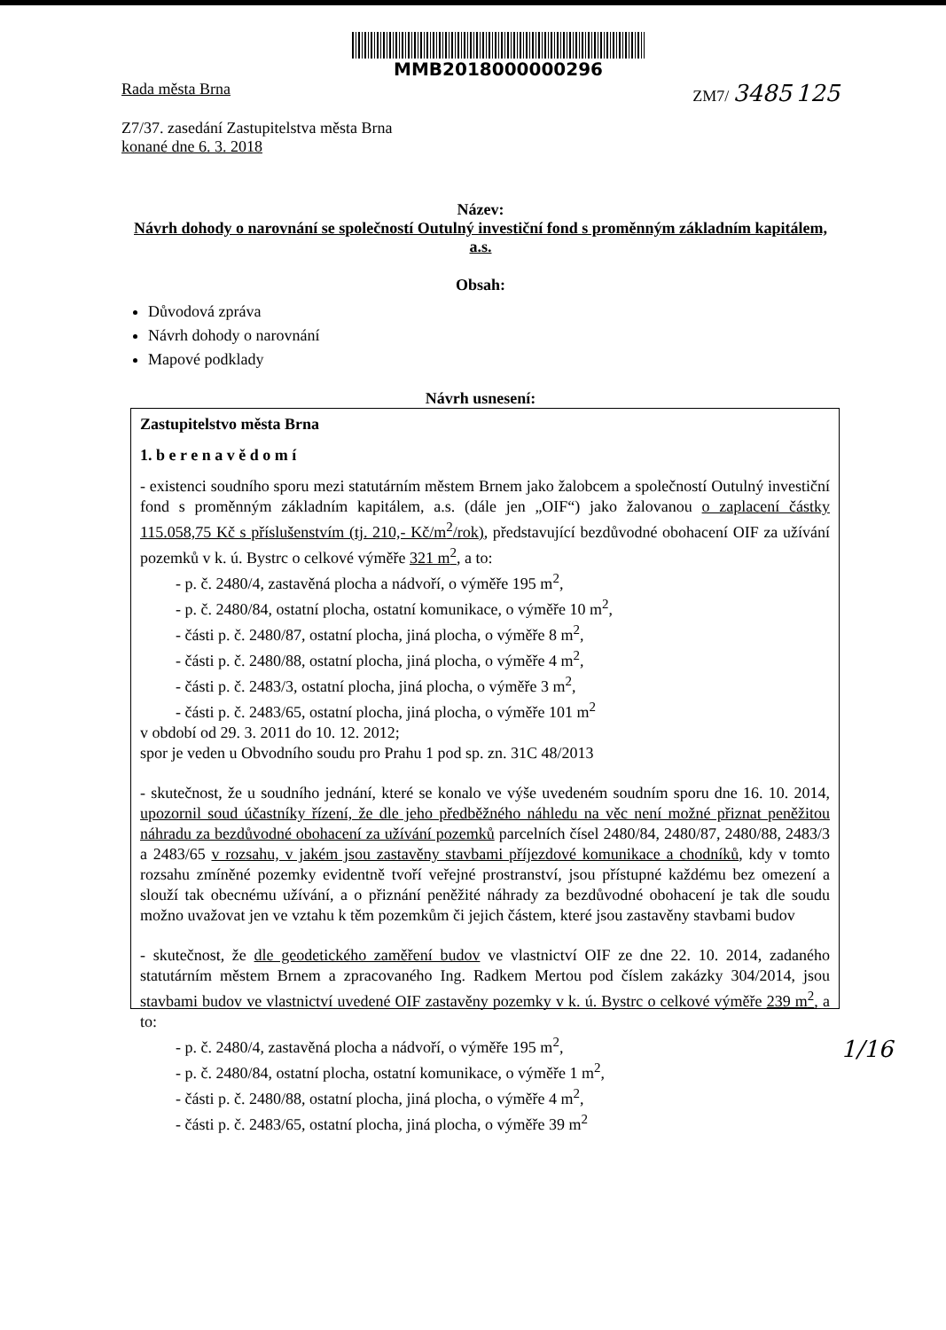MMB2018000000296
Rada města Brna ZM7/ 3485 125
Z7/37. zasedání Zastupitelstva města Brna
konané dne 6. 3. 2018
Název:
Návrh dohody o narovnání se společností Outulný investiční fond s proměnným základním kapitálem, a.s.
Obsah:
Důvodová zpráva
Návrh dohody o narovnání
Mapové podklady
Návrh usnesení:
Zastupitelstvo města Brna
1. b e r e n a v ě d o m í
- existenci soudního sporu mezi statutárním městem Brnem jako žalobcem a společností Outulný investiční fond s proměnným základním kapitálem, a.s. (dále jen „OIF“) jako žalovanou o zaplacení částky 115.058,75 Kč s příslušenstvím (tj. 210,- Kč/m<sup>2</sup>/rok), představující bezdůvodné obohacení OIF za užívání pozemků v k. ú. Bystrc o celkové výměře 321 m<sup>2</sup>, a to:
- p. č. 2480/4, zastavěná plocha a nádvoří, o výměře 195 m<sup>2</sup>,
- p. č. 2480/84, ostatní plocha, ostatní komunikace, o výměře 10 m<sup>2</sup>,
- části p. č. 2480/87, ostatní plocha, jiná plocha, o výměře 8 m<sup>2</sup>,
- části p. č. 2480/88, ostatní plocha, jiná plocha, o výměře 4 m<sup>2</sup>,
- části p. č. 2483/3, ostatní plocha, jiná plocha, o výměře 3 m<sup>2</sup>,
- části p. č. 2483/65, ostatní plocha, jiná plocha, o výměře 101 m<sup>2</sup>
v období od 29. 3. 2011 do 10. 12. 2012;
spor je veden u Obvodního soudu pro Prahu 1 pod sp. zn. 31C 48/2013
- skutečnost, že u soudního jednání, které se konalo ve výše uvedeném soudním sporu dne 16. 10. 2014, upozornil soud účastníky řízení, že dle jeho předběžného náhledu na věc není možné přiznat peněžitou náhradu za bezdůvodné obohacení za užívání pozemků parcelních čísel 2480/84, 2480/87, 2480/88, 2483/3 a 2483/65 v rozsahu, v jakém jsou zastavěny stavbami příjezdové komunikace a chodníků, kdy v tomto rozsahu zmíněné pozemky evidentně tvoří veřejné prostranství, jsou přístupné každému bez omezení a slouží tak obecnému užívání, a o přiznání peněžité náhrady za bezdůvodné obohacení je tak dle soudu možno uvažovat jen ve vztahu k těm pozemkům či jejich částem, které jsou zastavěny stavbami budov
- skutečnost, že dle geodetického zaměření budov ve vlastnictví OIF ze dne 22. 10. 2014, zadaného statutárním městem Brnem a zpracovaného Ing. Radkem Mertou pod číslem zakázky 304/2014, jsou stavbami budov ve vlastnictví uvedené OIF zastavěny pozemky v k. ú. Bystrc o celkové výměře 239 m<sup>2</sup>, a to:
- p. č. 2480/4, zastavěná plocha a nádvoří, o výměře 195 m<sup>2</sup>,
- p. č. 2480/84, ostatní plocha, ostatní komunikace, o výměře 1 m<sup>2</sup>,
- části p. č. 2480/88, ostatní plocha, jiná plocha, o výměře 4 m<sup>2</sup>,
- části p. č. 2483/65, ostatní plocha, jiná plocha, o výměře 39 m<sup>2</sup>
1/16